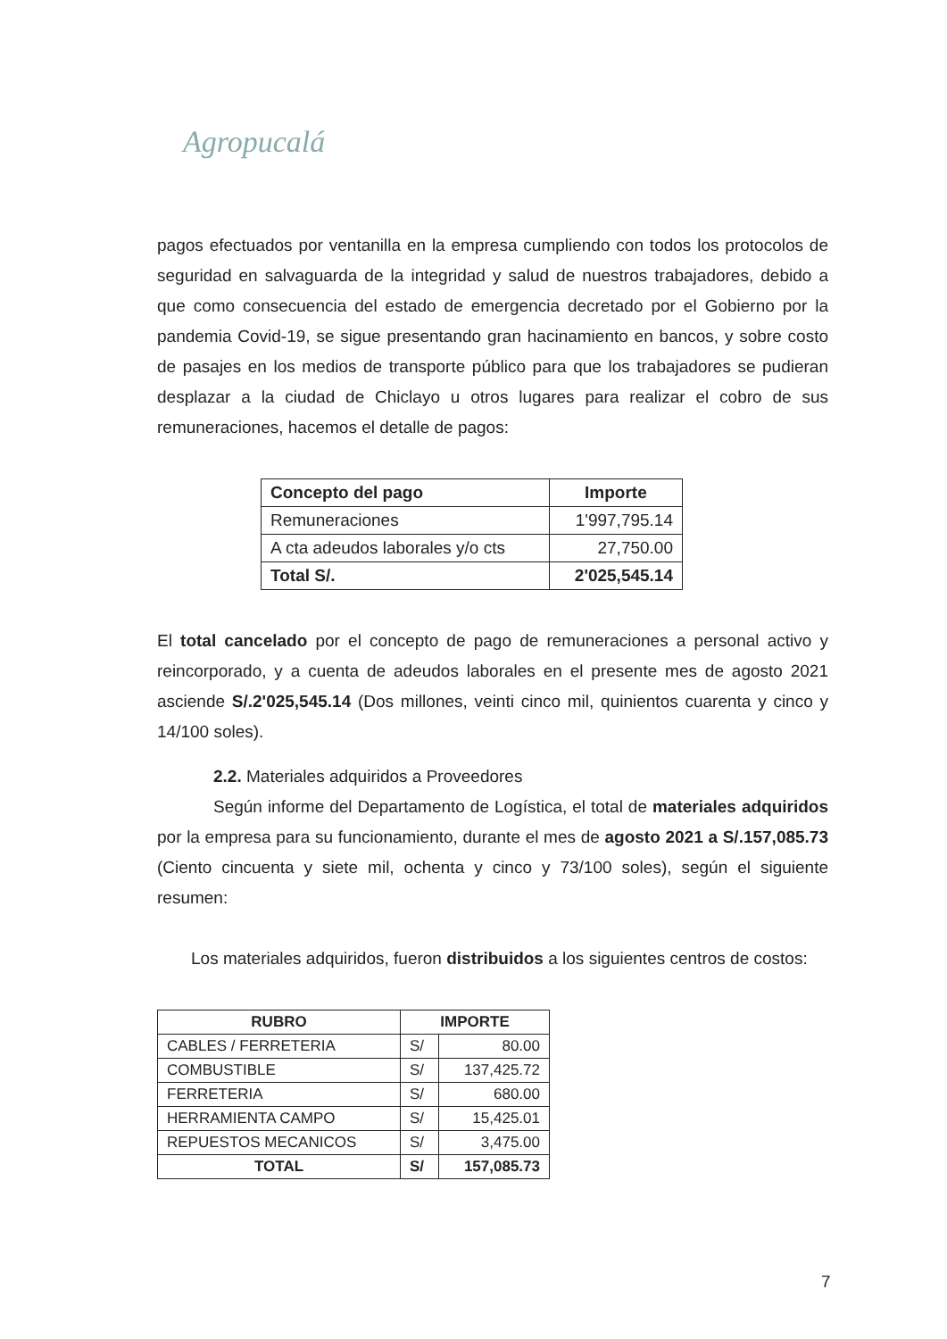Agropucalá
pagos efectuados por ventanilla en la empresa cumpliendo con todos los protocolos de seguridad en salvaguarda de la integridad y salud de nuestros trabajadores, debido a que como consecuencia del estado de emergencia decretado por el Gobierno por la pandemia Covid-19, se sigue presentando gran hacinamiento en bancos, y sobre costo de pasajes en los medios de transporte público para que los trabajadores se pudieran desplazar a la ciudad de Chiclayo u otros lugares para realizar el cobro de sus remuneraciones, hacemos el detalle de pagos:
| Concepto del pago | Importe |
| --- | --- |
| Remuneraciones | 1'997,795.14 |
| A cta adeudos laborales y/o cts | 27,750.00 |
| Total S/. | 2'025,545.14 |
El total cancelado por el concepto de pago de remuneraciones a personal activo y reincorporado, y a cuenta de adeudos laborales en el presente mes de agosto 2021 asciende S/.2'025,545.14 (Dos millones, veinti cinco mil, quinientos cuarenta y cinco y 14/100 soles).
2.2. Materiales adquiridos a Proveedores
Según informe del Departamento de Logística, el total de materiales adquiridos por la empresa para su funcionamiento, durante el mes de agosto 2021 a S/.157,085.73 (Ciento cincuenta y siete mil, ochenta y cinco y 73/100 soles), según el siguiente resumen:
Los materiales adquiridos, fueron distribuidos a los siguientes centros de costos:
| RUBRO | IMPORTE | |
| --- | --- | --- |
| CABLES / FERRETERIA | S/ | 80.00 |
| COMBUSTIBLE | S/ | 137,425.72 |
| FERRETERIA | S/ | 680.00 |
| HERRAMIENTA CAMPO | S/ | 15,425.01 |
| REPUESTOS MECANICOS | S/ | 3,475.00 |
| TOTAL | S/ | 157,085.73 |
7